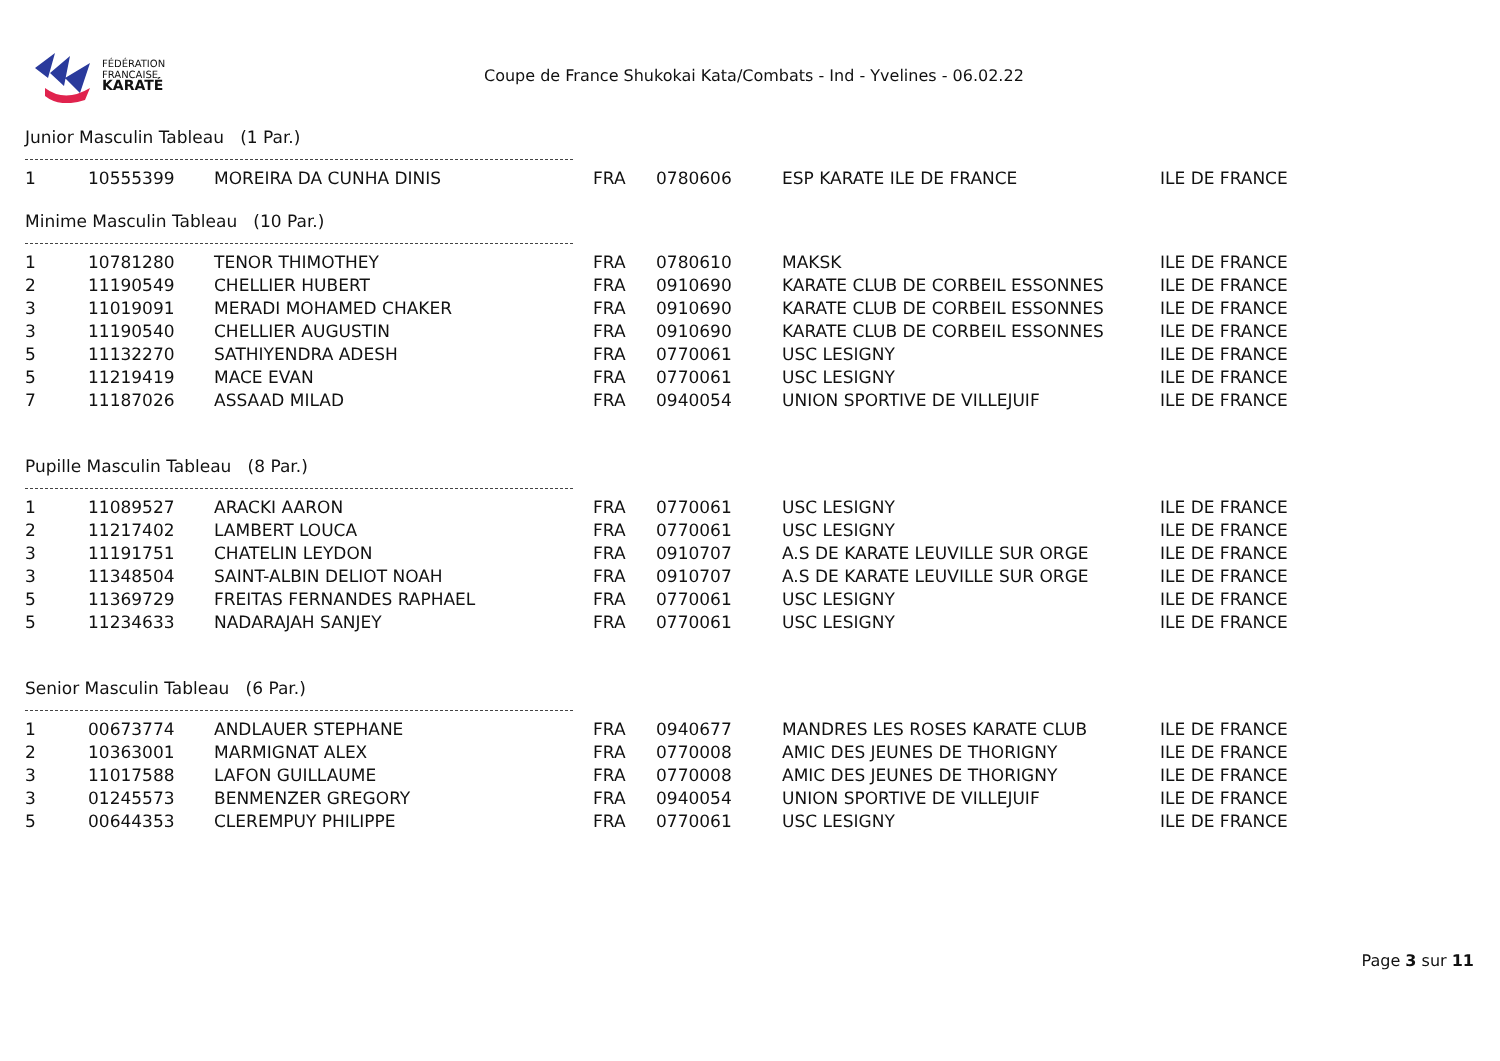FÉDÉRATION
FRANCAISE
KARATÉ
Coupe de France Shukokai Kata/Combats - Ind - Yvelines - 06.02.22
Junior Masculin Tableau (1 Par.)
| 1 | 10555399 | MOREIRA DA CUNHA DINIS | FRA | 0780606 | ESP KARATE ILE DE FRANCE | ILE DE FRANCE |
Minime Masculin Tableau (10 Par.)
| 1 | 10781280 | TENOR THIMOTHEY | FRA | 0780610 | MAKSK | ILE DE FRANCE |
| 2 | 11190549 | CHELLIER HUBERT | FRA | 0910690 | KARATE CLUB DE CORBEIL ESSONNES | ILE DE FRANCE |
| 3 | 11019091 | MERADI MOHAMED CHAKER | FRA | 0910690 | KARATE CLUB DE CORBEIL ESSONNES | ILE DE FRANCE |
| 3 | 11190540 | CHELLIER AUGUSTIN | FRA | 0910690 | KARATE CLUB DE CORBEIL ESSONNES | ILE DE FRANCE |
| 5 | 11132270 | SATHIYENDRA ADESH | FRA | 0770061 | USC LESIGNY | ILE DE FRANCE |
| 5 | 11219419 | MACE EVAN | FRA | 0770061 | USC LESIGNY | ILE DE FRANCE |
| 7 | 11187026 | ASSAAD MILAD | FRA | 0940054 | UNION SPORTIVE DE VILLEJUIF | ILE DE FRANCE |
Pupille Masculin Tableau (8 Par.)
| 1 | 11089527 | ARACKI AARON | FRA | 0770061 | USC LESIGNY | ILE DE FRANCE |
| 2 | 11217402 | LAMBERT LOUCA | FRA | 0770061 | USC LESIGNY | ILE DE FRANCE |
| 3 | 11191751 | CHATELIN LEYDON | FRA | 0910707 | A.S DE KARATE LEUVILLE SUR ORGE | ILE DE FRANCE |
| 3 | 11348504 | SAINT-ALBIN DELIOT NOAH | FRA | 0910707 | A.S DE KARATE LEUVILLE SUR ORGE | ILE DE FRANCE |
| 5 | 11369729 | FREITAS FERNANDES RAPHAEL | FRA | 0770061 | USC LESIGNY | ILE DE FRANCE |
| 5 | 11234633 | NADARAJAH SANJEY | FRA | 0770061 | USC LESIGNY | ILE DE FRANCE |
Senior Masculin Tableau (6 Par.)
| 1 | 00673774 | ANDLAUER STEPHANE | FRA | 0940677 | MANDRES LES ROSES KARATE CLUB | ILE DE FRANCE |
| 2 | 10363001 | MARMIGNAT ALEX | FRA | 0770008 | AMIC DES JEUNES DE THORIGNY | ILE DE FRANCE |
| 3 | 11017588 | LAFON GUILLAUME | FRA | 0770008 | AMIC DES JEUNES DE THORIGNY | ILE DE FRANCE |
| 3 | 01245573 | BENMENZER GREGORY | FRA | 0940054 | UNION SPORTIVE DE VILLEJUIF | ILE DE FRANCE |
| 5 | 00644353 | CLEREMPUY PHILIPPE | FRA | 0770061 | USC LESIGNY | ILE DE FRANCE |
Page 3 sur 11